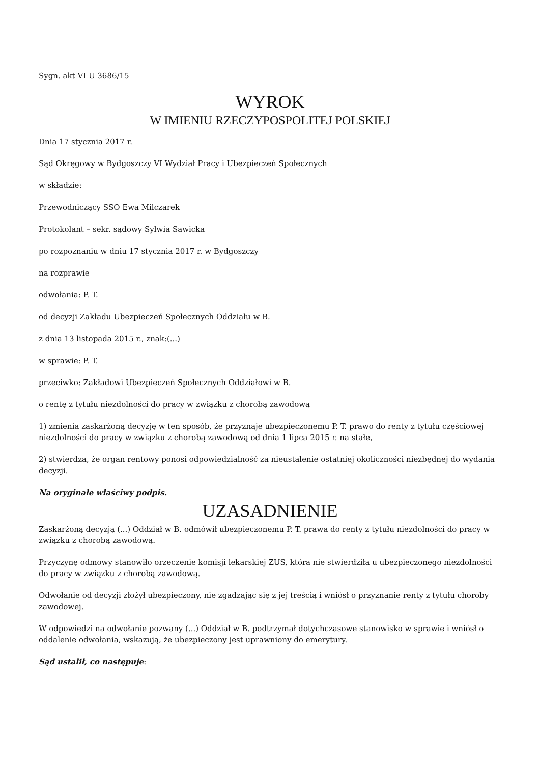Sygn. akt VI U 3686/15
WYROK
W IMIENIU RZECZYPOSPOLITEJ POLSKIEJ
Dnia 17 stycznia 2017 r.
Sąd Okręgowy w Bydgoszczy VI Wydział Pracy i Ubezpieczeń Społecznych
w składzie:
Przewodniczący SSO Ewa Milczarek
Protokolant – sekr. sądowy Sylwia Sawicka
po rozpoznaniu w dniu 17 stycznia 2017 r. w Bydgoszczy
na rozprawie
odwołania: P. T.
od decyzji Zakładu Ubezpieczeń Społecznych Oddziału w B.
z dnia 13 listopada 2015 r., znak:(...)
w sprawie: P. T.
przeciwko: Zakładowi Ubezpieczeń Społecznych Oddziałowi w B.
o rentę z tytułu niezdolności do pracy w związku z chorobą zawodową
1) zmienia zaskarżoną decyzję w ten sposób, że przyznaje ubezpieczonemu P. T. prawo do renty z tytułu częściowej niezdolności do pracy w związku z chorobą zawodową od dnia 1 lipca 2015 r. na stałe,
2) stwierdza, że organ rentowy ponosi odpowiedzialność za nieustalenie ostatniej okoliczności niezbędnej do wydania decyzji.
Na oryginale właściwy podpis.
UZASADNIENIE
Zaskarżoną decyzją (...) Oddział w B. odmówił ubezpieczonemu P. T. prawa do renty z tytułu niezdolności do pracy w związku z chorobą zawodową.
Przyczynę odmowy stanowiło orzeczenie komisji lekarskiej ZUS, która nie stwierdziła u ubezpieczonego niezdolności do pracy w związku z chorobą zawodową.
Odwołanie od decyzji złożył ubezpieczony, nie zgadzając się z jej treścią i wniósł o przyznanie renty z tytułu choroby zawodowej.
W odpowiedzi na odwołanie pozwany (...) Oddział w B. podtrzymał dotychczasowe stanowisko w sprawie i wniósł o oddalenie odwołania, wskazują, że ubezpieczony jest uprawniony do emerytury.
Sąd ustalił, co następuje: